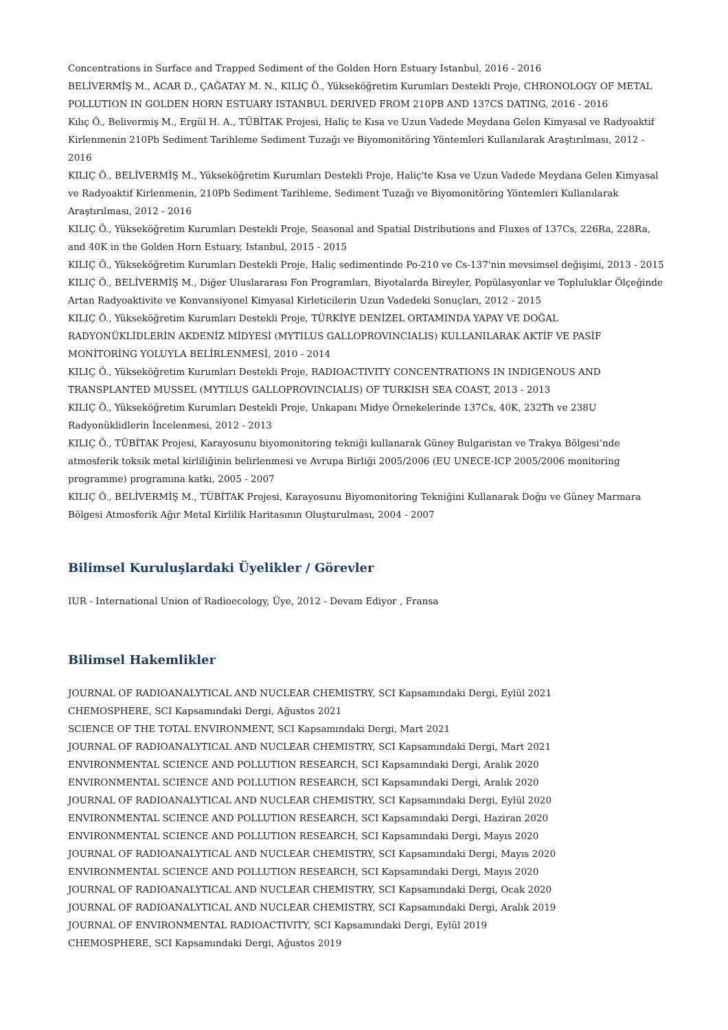Concentrations in Surface and Trapped Sediment of the Golden Horn Estuary Istanbul, 2016 - 2016
BELİVERMİŞ M., ACAR D., ÇAĞATAY M. N., KILIÇ Ö., Yükseköğretim Kurumları Destekli Proje, CHRONOLOGY OF METAL POLLUTION IN GOLDEN HORN ESTUARY ISTANBUL DERIVED FROM 210PB AND 137CS DATING, 2016 - 2016
Kılıç Ö., Belivermiş M., Ergül H. A., TÜBİTAK Projesi, Haliç te Kısa ve Uzun Vadede Meydana Gelen Kimyasal ve Radyoaktif Kirlenmenin 210Pb Sediment Tarihleme Sediment Tuzağı ve Biyomonitöring Yöntemleri Kullanılarak Araştırılması, 2012 - 2016
KILIÇ Ö., BELİVERMİŞ M., Yükseköğretim Kurumları Destekli Proje, Haliç'te Kısa ve Uzun Vadede Meydana Gelen Kimyasal ve Radyoaktif Kirlenmenin, 210Pb Sediment Tarihleme, Sediment Tuzağı ve Biyomonitöring Yöntemleri Kullanılarak Araştırılması, 2012 - 2016
KILIÇ Ö., Yükseköğretim Kurumları Destekli Proje, Seasonal and Spatial Distributions and Fluxes of 137Cs, 226Ra, 228Ra, and 40K in the Golden Horn Estuary, Istanbul, 2015 - 2015
KILIÇ Ö., Yükseköğretim Kurumları Destekli Proje, Haliç sedimentinde Po-210 ve Cs-137'nin mevsimsel değişimi, 2013 - 2015
KILIÇ Ö., BELİVERMİŞ M., Diğer Uluslararası Fon Programları, Biyotalarda Bireyler, Popülasyonlar ve Topluluklar Ölçeğinde Artan Radyoaktivite ve Konvansiyonel Kimyasal Kirleticilerin Uzun Vadedeki Sonuçları, 2012 - 2015
KILIÇ Ö., Yükseköğretim Kurumları Destekli Proje, TÜRKİYE DENİZEL ORTAMINDA YAPAY VE DOĞAL RADYONÜKLİDLERİN AKDENİZ MİDYESİ (MYTILUS GALLOPROVINCIALIS) KULLANILARAK AKTİF VE PASİF MONİTORİNG YOLUYLA BELİRLENMESİ, 2010 - 2014
KILIÇ Ö., Yükseköğretim Kurumları Destekli Proje, RADIOACTIVITY CONCENTRATIONS IN INDIGENOUS AND TRANSPLANTED MUSSEL (MYTILUS GALLOPROVINCIALIS) OF TURKISH SEA COAST, 2013 - 2013
KILIÇ Ö., Yükseköğretim Kurumları Destekli Proje, Unkapanı Midye Örnekelerinde 137Cs, 40K, 232Th ve 238U Radyonüklidlerin İncelenmesi, 2012 - 2013
KILIÇ Ö., TÜBİTAK Projesi, Karayosunu biyomonitoring tekniği kullanarak Güney Bulgaristan ve Trakya Bölgesi’nde atmosferik toksik metal kirliliğinin belirlenmesi ve Avrupa Birliği 2005/2006 (EU UNECE-ICP 2005/2006 monitoring programme) programına katkı, 2005 - 2007
KILIÇ Ö., BELİVERMİŞ M., TÜBİTAK Projesi, Karayosunu Biyomonitoring Tekniğini Kullanarak Doğu ve Güney Marmara Bölgesi Atmosferik Ağır Metal Kirlilik Haritasının Oluşturulması, 2004 - 2007
Bilimsel Kuruluşlardaki Üyelikler / Görevler
IUR - International Union of Radioecology, Üye, 2012 - Devam Ediyor , Fransa
Bilimsel Hakemlikler
JOURNAL OF RADIOANALYTICAL AND NUCLEAR CHEMISTRY, SCI Kapsamındaki Dergi, Eylül 2021
CHEMOSPHERE, SCI Kapsamındaki Dergi, Ağustos 2021
SCIENCE OF THE TOTAL ENVIRONMENT, SCI Kapsamındaki Dergi, Mart 2021
JOURNAL OF RADIOANALYTICAL AND NUCLEAR CHEMISTRY, SCI Kapsamındaki Dergi, Mart 2021
ENVIRONMENTAL SCIENCE AND POLLUTION RESEARCH, SCI Kapsamındaki Dergi, Aralık 2020
ENVIRONMENTAL SCIENCE AND POLLUTION RESEARCH, SCI Kapsamındaki Dergi, Aralık 2020
JOURNAL OF RADIOANALYTICAL AND NUCLEAR CHEMISTRY, SCI Kapsamındaki Dergi, Eylül 2020
ENVIRONMENTAL SCIENCE AND POLLUTION RESEARCH, SCI Kapsamındaki Dergi, Haziran 2020
ENVIRONMENTAL SCIENCE AND POLLUTION RESEARCH, SCI Kapsamındaki Dergi, Mayıs 2020
JOURNAL OF RADIOANALYTICAL AND NUCLEAR CHEMISTRY, SCI Kapsamındaki Dergi, Mayıs 2020
ENVIRONMENTAL SCIENCE AND POLLUTION RESEARCH, SCI Kapsamındaki Dergi, Mayıs 2020
JOURNAL OF RADIOANALYTICAL AND NUCLEAR CHEMISTRY, SCI Kapsamındaki Dergi, Ocak 2020
JOURNAL OF RADIOANALYTICAL AND NUCLEAR CHEMISTRY, SCI Kapsamındaki Dergi, Aralık 2019
JOURNAL OF ENVIRONMENTAL RADIOACTIVITY, SCI Kapsamındaki Dergi, Eylül 2019
CHEMOSPHERE, SCI Kapsamındaki Dergi, Ağustos 2019